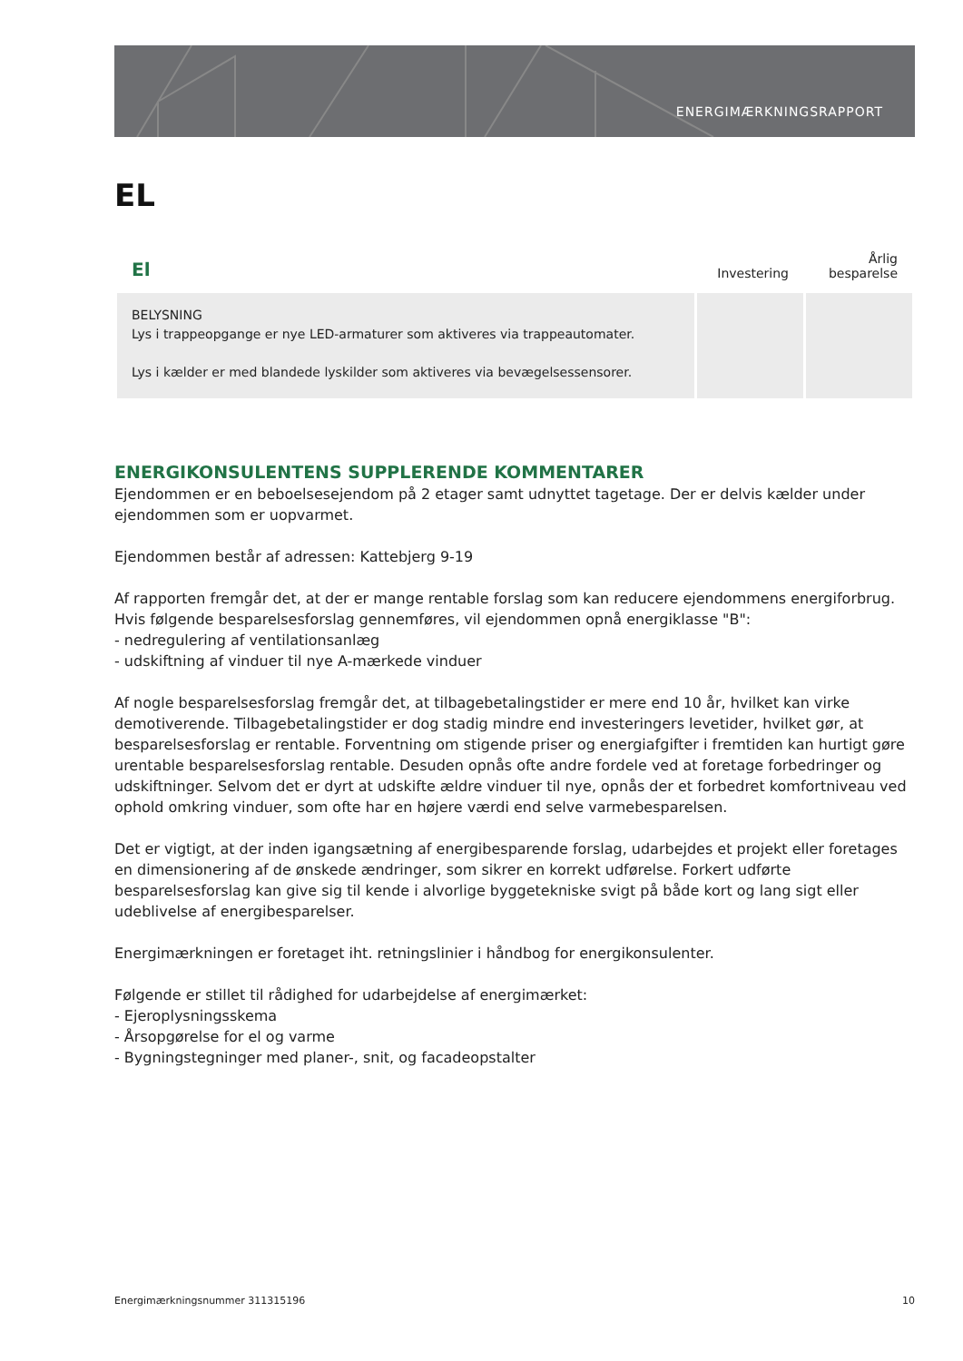ENERGIMÆRKNINGSRAPPORT
EL
| El | Investering | Årlig besparelse |
| --- | --- | --- |
| BELYSNING Lys i trappeopgange er nye LED-armaturer som aktiveres via trappeautomater. Lys i kælder er med blandede lyskilder som aktiveres via bevægelsessensorer. | | |
ENERGIKONSULENTENS SUPPLERENDE KOMMENTARER
Ejendommen er en beboelsesejendom på 2 etager samt udnyttet tagetage. Der er delvis kælder under ejendommen som er uopvarmet.
Ejendommen består af adressen: Kattebjerg 9-19
Af rapporten fremgår det, at der er mange rentable forslag som kan reducere ejendommens energiforbrug. Hvis følgende besparelsesforslag gennemføres, vil ejendommen opnå energiklasse "B":
- nedregulering af ventilationsanlæg
- udskiftning af vinduer til nye A-mærkede vinduer
Af nogle besparelsesforslag fremgår det, at tilbagebetalingstider er mere end 10 år, hvilket kan virke demotiverende. Tilbagebetalingstider er dog stadig mindre end investeringers levetider, hvilket gør, at besparelsesforslag er rentable. Forventning om stigende priser og energiafgifter i fremtiden kan hurtigt gøre urentable besparelsesforslag rentable. Desuden opnås ofte andre fordele ved at foretage forbedringer og udskiftninger. Selvom det er dyrt at udskifte ældre vinduer til nye, opnås der et forbedret komfortniveau ved ophold omkring vinduer, som ofte har en højere værdi end selve varmebesparelsen.
Det er vigtigt, at der inden igangsætning af energibesparende forslag, udarbejdes et projekt eller foretages en dimensionering af de ønskede ændringer, som sikrer en korrekt udførelse. Forkert udførte besparelsesforslag kan give sig til kende i alvorlige byggetekniske svigt på både kort og lang sigt eller udeblivelse af energibesparelser.
Energimærkningen er foretaget iht. retningslinier i håndbog for energikonsulenter.
Følgende er stillet til rådighed for udarbejdelse af energimærket:
- Ejeroplysningsskema
- Årsopgørelse for el og varme
- Bygningstegninger med planer-, snit, og facadeopstalter
Energimærkningsnummer 311315196 10